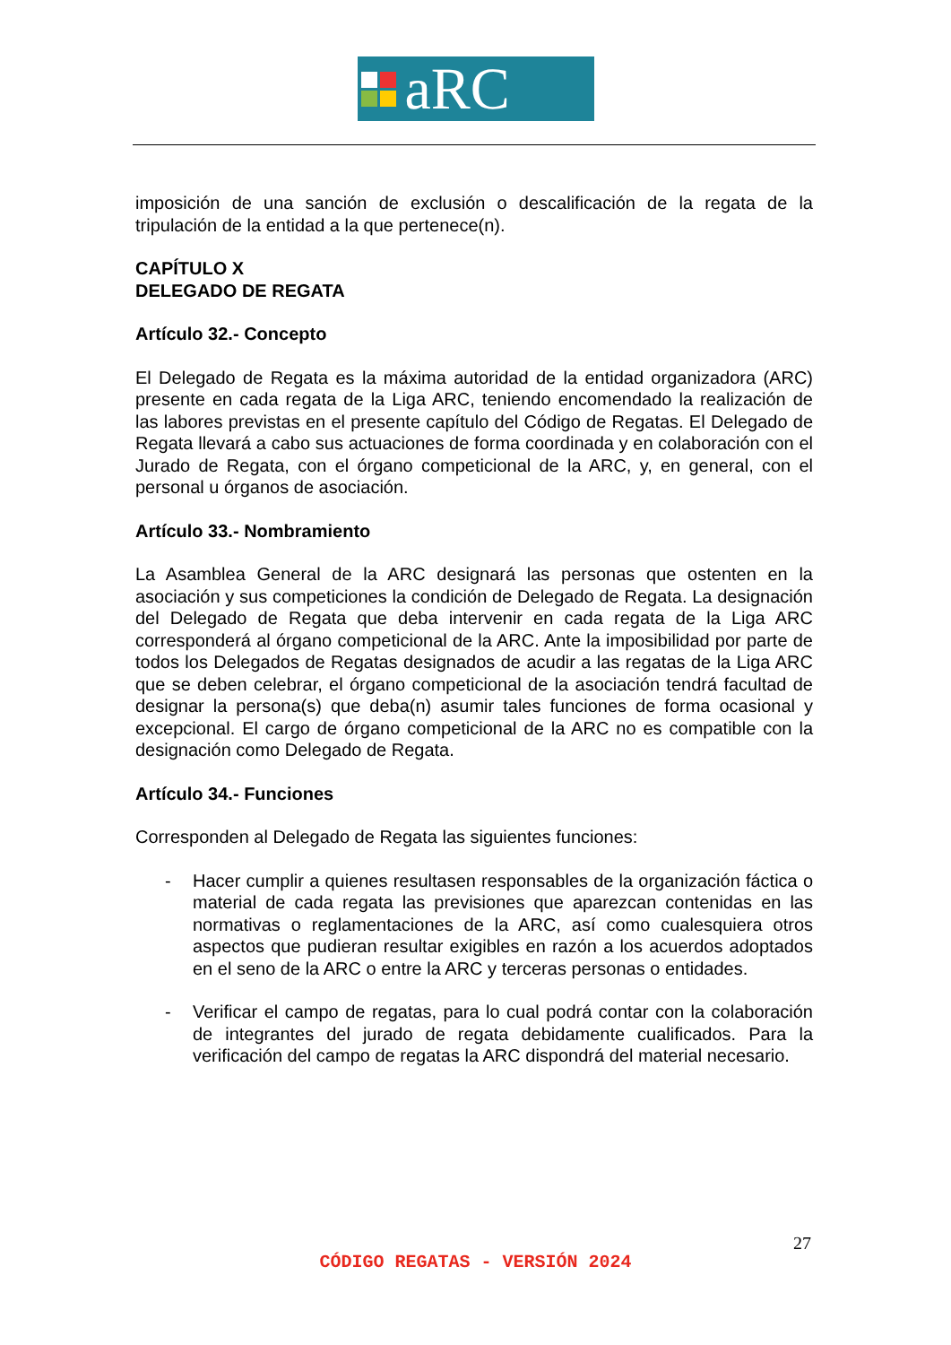aRC
imposición de una sanción de exclusión o descalificación de la regata de la tripulación de la entidad a la que pertenece(n).
CAPÍTULO X
DELEGADO DE REGATA
Artículo 32.- Concepto
El Delegado de Regata es la máxima autoridad de la entidad organizadora (ARC) presente en cada regata de la Liga ARC, teniendo encomendado la realización de las labores previstas en el presente capítulo del Código de Regatas. El Delegado de Regata llevará a cabo sus actuaciones de forma coordinada y en colaboración con el Jurado de Regata, con el órgano competicional de la ARC, y, en general, con el personal u órganos de asociación.
Artículo 33.- Nombramiento
La Asamblea General de la ARC designará las personas que ostenten en la asociación y sus competiciones la condición de Delegado de Regata. La designación del Delegado de Regata que deba intervenir en cada regata de la Liga ARC corresponderá al órgano competicional de la ARC. Ante la imposibilidad por parte de todos los Delegados de Regatas designados de acudir a las regatas de la Liga ARC que se deben celebrar, el órgano competicional de la asociación tendrá facultad de designar la persona(s) que deba(n) asumir tales funciones de forma ocasional y excepcional. El cargo de órgano competicional de la ARC no es compatible con la designación como Delegado de Regata.
Artículo 34.- Funciones
Corresponden al Delegado de Regata las siguientes funciones:
- Hacer cumplir a quienes resultasen responsables de la organización fáctica o material de cada regata las previsiones que aparezcan contenidas en las normativas o reglamentaciones de la ARC, así como cualesquiera otros aspectos que pudieran resultar exigibles en razón a los acuerdos adoptados en el seno de la ARC o entre la ARC y terceras personas o entidades.
- Verificar el campo de regatas, para lo cual podrá contar con la colaboración de integrantes del jurado de regata debidamente cualificados. Para la verificación del campo de regatas la ARC dispondrá del material necesario.
27
CÓDIGO REGATAS - VERSIÓN 2024